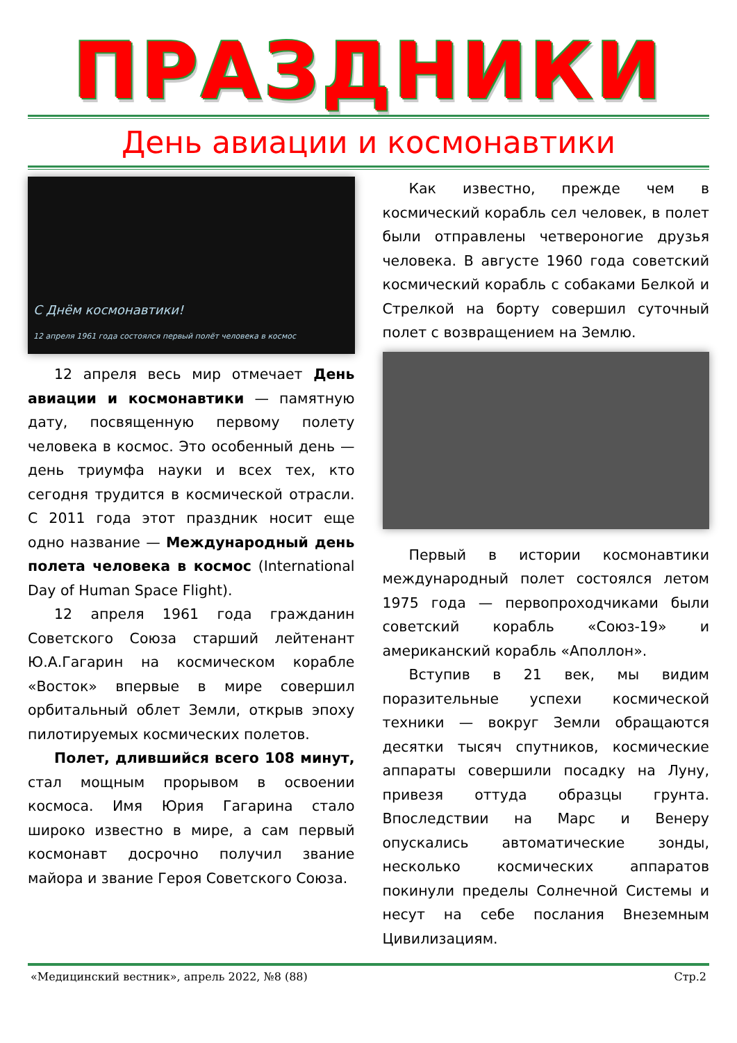ПРАЗДНИКИ
День авиации и космонавтики
С Днём космонавтики!
12 апреля 1961 года состоялся первый полёт человека в космос
12 апреля весь мир отмечает День авиации и космонавтики — памятную дату, посвященную первому полету человека в космос. Это особенный день — день триумфа науки и всех тех, кто сегодня трудится в космической отрасли. С 2011 года этот праздник носит еще одно название — Международный день полета человека в космос (International Day of Human Space Flight).
12 апреля 1961 года гражданин Советского Союза старший лейтенант Ю.А.Гагарин на космическом корабле «Восток» впервые в мире совершил орбитальный облет Земли, открыв эпоху пилотируемых космических полетов.
Полет, длившийся всего 108 минут, стал мощным прорывом в освоении космоса. Имя Юрия Гагарина стало широко известно в мире, а сам первый космонавт досрочно получил звание майора и звание Героя Советского Союза.
Как известно, прежде чем в космический корабль сел человек, в полет были отправлены четвероногие друзья человека. В августе 1960 года советский космический корабль с собаками Белкой и Стрелкой на борту совершил суточный полет с возвращением на Землю.
Первый в истории космонавтики международный полет состоялся летом 1975 года — первопроходчиками были советский корабль «Союз-19» и американский корабль «Аполлон».
Вступив в 21 век, мы видим поразительные успехи космической техники — вокруг Земли обращаются десятки тысяч спутников, космические аппараты совершили посадку на Луну, привезя оттуда образцы грунта. Впоследствии на Марс и Венеру опускались автоматические зонды, несколько космических аппаратов покинули пределы Солнечной Системы и несут на себе послания Внеземным Цивилизациям.
«Медицинский вестник», апрель 2022, №8 (88) Стр.2